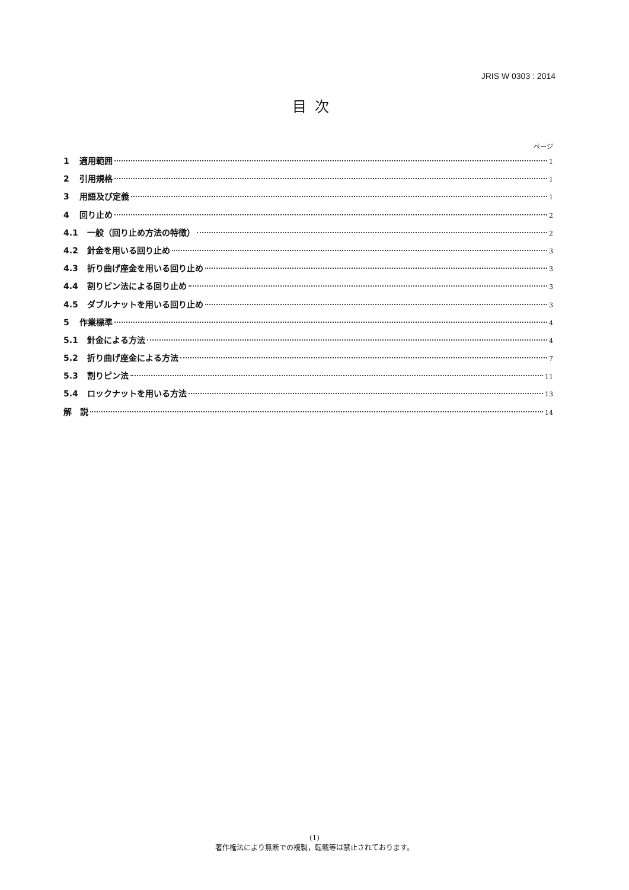JRIS W 0303 : 2014
目次
ページ
1 適用範囲 1
2 引用規格 1
3 用語及び定義 1
4 回り止め 2
4.1 一般（回り止め方法の特徴） 2
4.2 針金を用いる回り止め 3
4.3 折り曲げ座金を用いる回り止め 3
4.4 割りピン法による回り止め 3
4.5 ダブルナットを用いる回り止め 3
5 作業標準 4
5.1 針金による方法 4
5.2 折り曲げ座金による方法 7
5.3 割りピン法 11
5.4 ロックナットを用いる方法 13
解　説 14
(1)
著作権法により無断での複製，転載等は禁止されております。